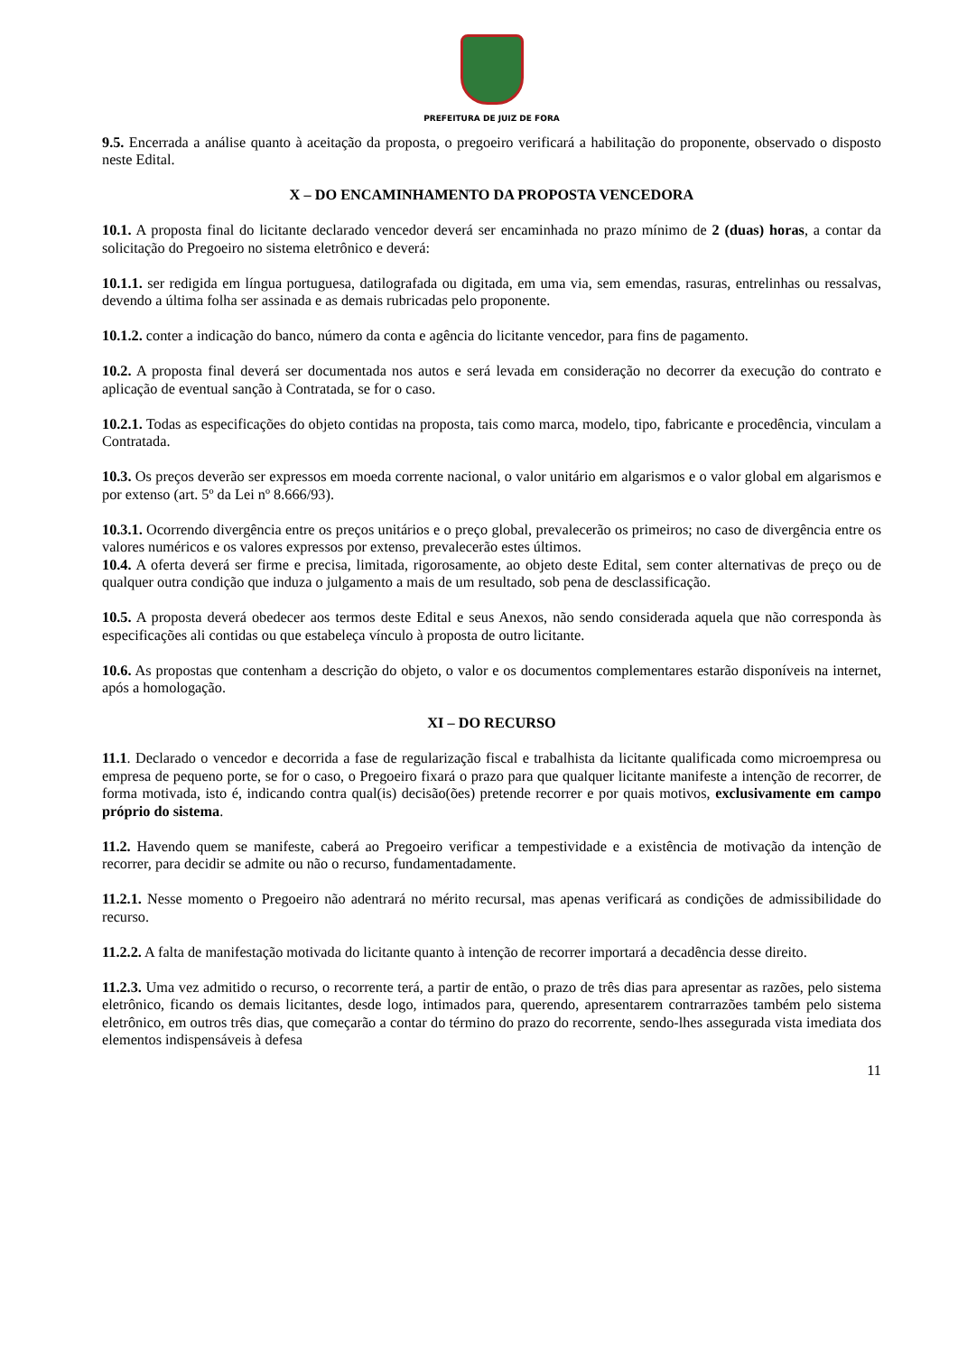PREFEITURA DE JUIZ DE FORA
9.5. Encerrada a análise quanto à aceitação da proposta, o pregoeiro verificará a habilitação do proponente, observado o disposto neste Edital.
X – DO ENCAMINHAMENTO DA PROPOSTA VENCEDORA
10.1. A proposta final do licitante declarado vencedor deverá ser encaminhada no prazo mínimo de 2 (duas) horas, a contar da solicitação do Pregoeiro no sistema eletrônico e deverá:
10.1.1. ser redigida em língua portuguesa, datilografada ou digitada, em uma via, sem emendas, rasuras, entrelinhas ou ressalvas, devendo a última folha ser assinada e as demais rubricadas pelo proponente.
10.1.2. conter a indicação do banco, número da conta e agência do licitante vencedor, para fins de pagamento.
10.2. A proposta final deverá ser documentada nos autos e será levada em consideração no decorrer da execução do contrato e aplicação de eventual sanção à Contratada, se for o caso.
10.2.1. Todas as especificações do objeto contidas na proposta, tais como marca, modelo, tipo, fabricante e procedência, vinculam a Contratada.
10.3. Os preços deverão ser expressos em moeda corrente nacional, o valor unitário em algarismos e o valor global em algarismos e por extenso (art. 5º da Lei nº 8.666/93).
10.3.1. Ocorrendo divergência entre os preços unitários e o preço global, prevalecerão os primeiros; no caso de divergência entre os valores numéricos e os valores expressos por extenso, prevalecerão estes últimos.
10.4. A oferta deverá ser firme e precisa, limitada, rigorosamente, ao objeto deste Edital, sem conter alternativas de preço ou de qualquer outra condição que induza o julgamento a mais de um resultado, sob pena de desclassificação.
10.5. A proposta deverá obedecer aos termos deste Edital e seus Anexos, não sendo considerada aquela que não corresponda às especificações ali contidas ou que estabeleça vínculo à proposta de outro licitante.
10.6. As propostas que contenham a descrição do objeto, o valor e os documentos complementares estarão disponíveis na internet, após a homologação.
XI – DO RECURSO
11.1. Declarado o vencedor e decorrida a fase de regularização fiscal e trabalhista da licitante qualificada como microempresa ou empresa de pequeno porte, se for o caso, o Pregoeiro fixará o prazo para que qualquer licitante manifeste a intenção de recorrer, de forma motivada, isto é, indicando contra qual(is) decisão(ões) pretende recorrer e por quais motivos, exclusivamente em campo próprio do sistema.
11.2. Havendo quem se manifeste, caberá ao Pregoeiro verificar a tempestividade e a existência de motivação da intenção de recorrer, para decidir se admite ou não o recurso, fundamentadamente.
11.2.1. Nesse momento o Pregoeiro não adentrará no mérito recursal, mas apenas verificará as condições de admissibilidade do recurso.
11.2.2. A falta de manifestação motivada do licitante quanto à intenção de recorrer importará a decadência desse direito.
11.2.3. Uma vez admitido o recurso, o recorrente terá, a partir de então, o prazo de três dias para apresentar as razões, pelo sistema eletrônico, ficando os demais licitantes, desde logo, intimados para, querendo, apresentarem contrarrazões também pelo sistema eletrônico, em outros três dias, que começarão a contar do término do prazo do recorrente, sendo-lhes assegurada vista imediata dos elementos indispensáveis à defesa
11